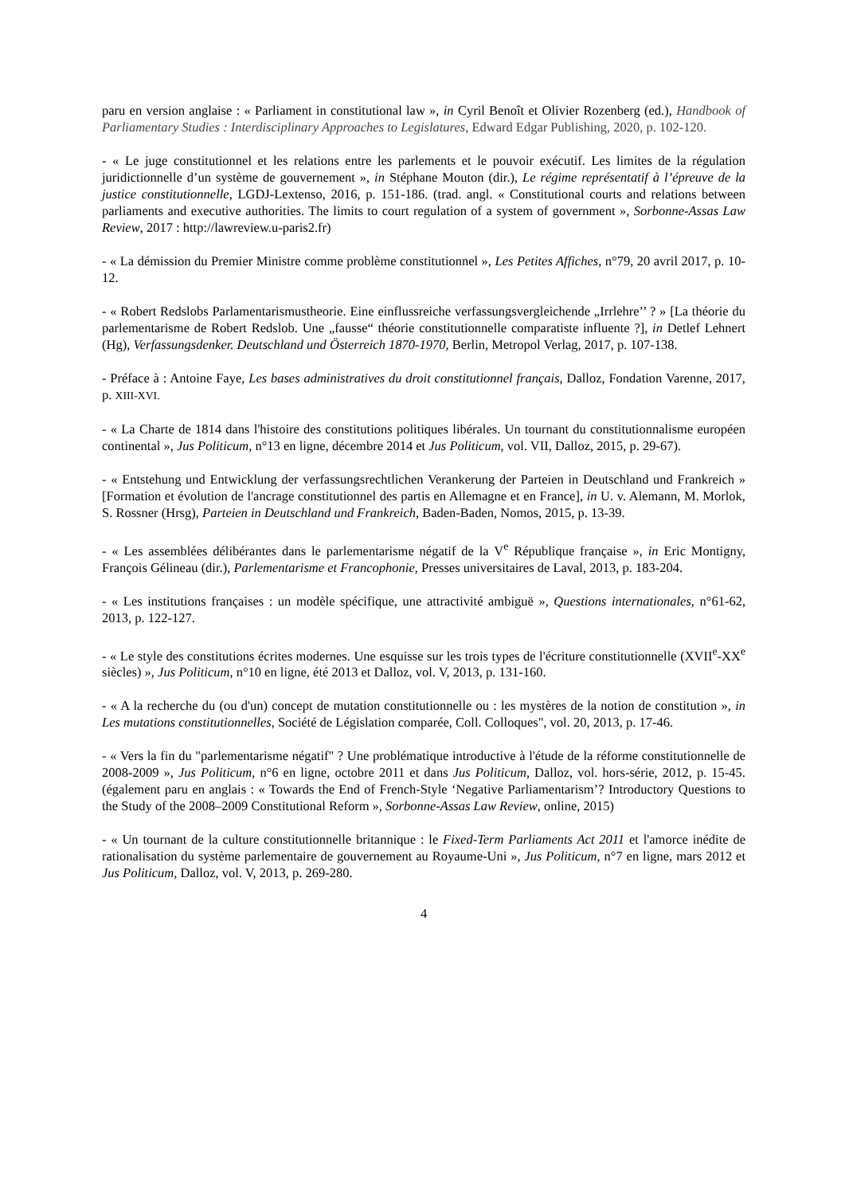paru en version anglaise : « Parliament in constitutional law », in Cyril Benoît et Olivier Rozenberg (ed.), Handbook of Parliamentary Studies : Interdisciplinary Approaches to Legislatures, Edward Edgar Publishing, 2020, p. 102-120.
- « Le juge constitutionnel et les relations entre les parlements et le pouvoir exécutif. Les limites de la régulation juridictionnelle d’un système de gouvernement », in Stéphane Mouton (dir.), Le régime représentatif à l’épreuve de la justice constitutionnelle, LGDJ-Lextenso, 2016, p. 151-186. (trad. angl. « Constitutional courts and relations between parliaments and executive authorities. The limits to court regulation of a system of government », Sorbonne-Assas Law Review, 2017 : http://lawreview.u-paris2.fr)
- « La démission du Premier Ministre comme problème constitutionnel », Les Petites Affiches, n°79, 20 avril 2017, p. 10-12.
- « Robert Redslobs Parlamentarismustheorie. Eine einflussreiche verfassungsvergleichende „Irrlehre’’ ? » [La théorie du parlementarisme de Robert Redslob. Une „fausse“ théorie constitutionnelle comparatiste influente ?], in Detlef Lehnert (Hg), Verfassungsdenker. Deutschland und Österreich 1870-1970, Berlin, Metropol Verlag, 2017, p. 107-138.
- Préface à : Antoine Faye, Les bases administratives du droit constitutionnel français, Dalloz, Fondation Varenne, 2017, p. XIII-XVI.
- « La Charte de 1814 dans l'histoire des constitutions politiques libérales. Un tournant du constitutionnalisme européen continental », Jus Politicum, n°13 en ligne, décembre 2014 et Jus Politicum, vol. VII, Dalloz, 2015, p. 29-67).
- « Entstehung und Entwicklung der verfassungsrechtlichen Verankerung der Parteien in Deutschland und Frankreich » [Formation et évolution de l'ancrage constitutionnel des partis en Allemagne et en France], in U. v. Alemann, M. Morlok, S. Rossner (Hrsg), Parteien in Deutschland und Frankreich, Baden-Baden, Nomos, 2015, p. 13-39.
- « Les assemblées délibérantes dans le parlementarisme négatif de la V<sup>e</sup> République française », in Eric Montigny, François Gélineau (dir.), Parlementarisme et Francophonie, Presses universitaires de Laval, 2013, p. 183-204.
- « Les institutions françaises : un modèle spécifique, une attractivité ambiguë », Questions internationales, n°61-62, 2013, p. 122-127.
- « Le style des constitutions écrites modernes. Une esquisse sur les trois types de l'écriture constitutionnelle (XVII<sup>e</sup>-XX<sup>e</sup> siècles) », Jus Politicum, n°10 en ligne, été 2013 et Dalloz, vol. V, 2013, p. 131-160.
- « A la recherche du (ou d'un) concept de mutation constitutionnelle ou : les mystères de la notion de constitution », in Les mutations constitutionnelles, Société de Législation comparée, Coll. Colloques", vol. 20, 2013, p. 17-46.
- « Vers la fin du "parlementarisme négatif" ? Une problématique introductive à l'étude de la réforme constitutionnelle de 2008-2009 », Jus Politicum, n°6 en ligne, octobre 2011 et dans Jus Politicum, Dalloz, vol. hors-série, 2012, p. 15-45. (également paru en anglais : « Towards the End of French-Style ‘Negative Parliamentarism’? Introductory Questions to the Study of the 2008–2009 Constitutional Reform », Sorbonne-Assas Law Review, online, 2015)
- « Un tournant de la culture constitutionnelle britannique : le Fixed-Term Parliaments Act 2011 et l'amorce inédite de rationalisation du système parlementaire de gouvernement au Royaume-Uni », Jus Politicum, n°7 en ligne, mars 2012 et Jus Politicum, Dalloz, vol. V, 2013, p. 269-280.
4